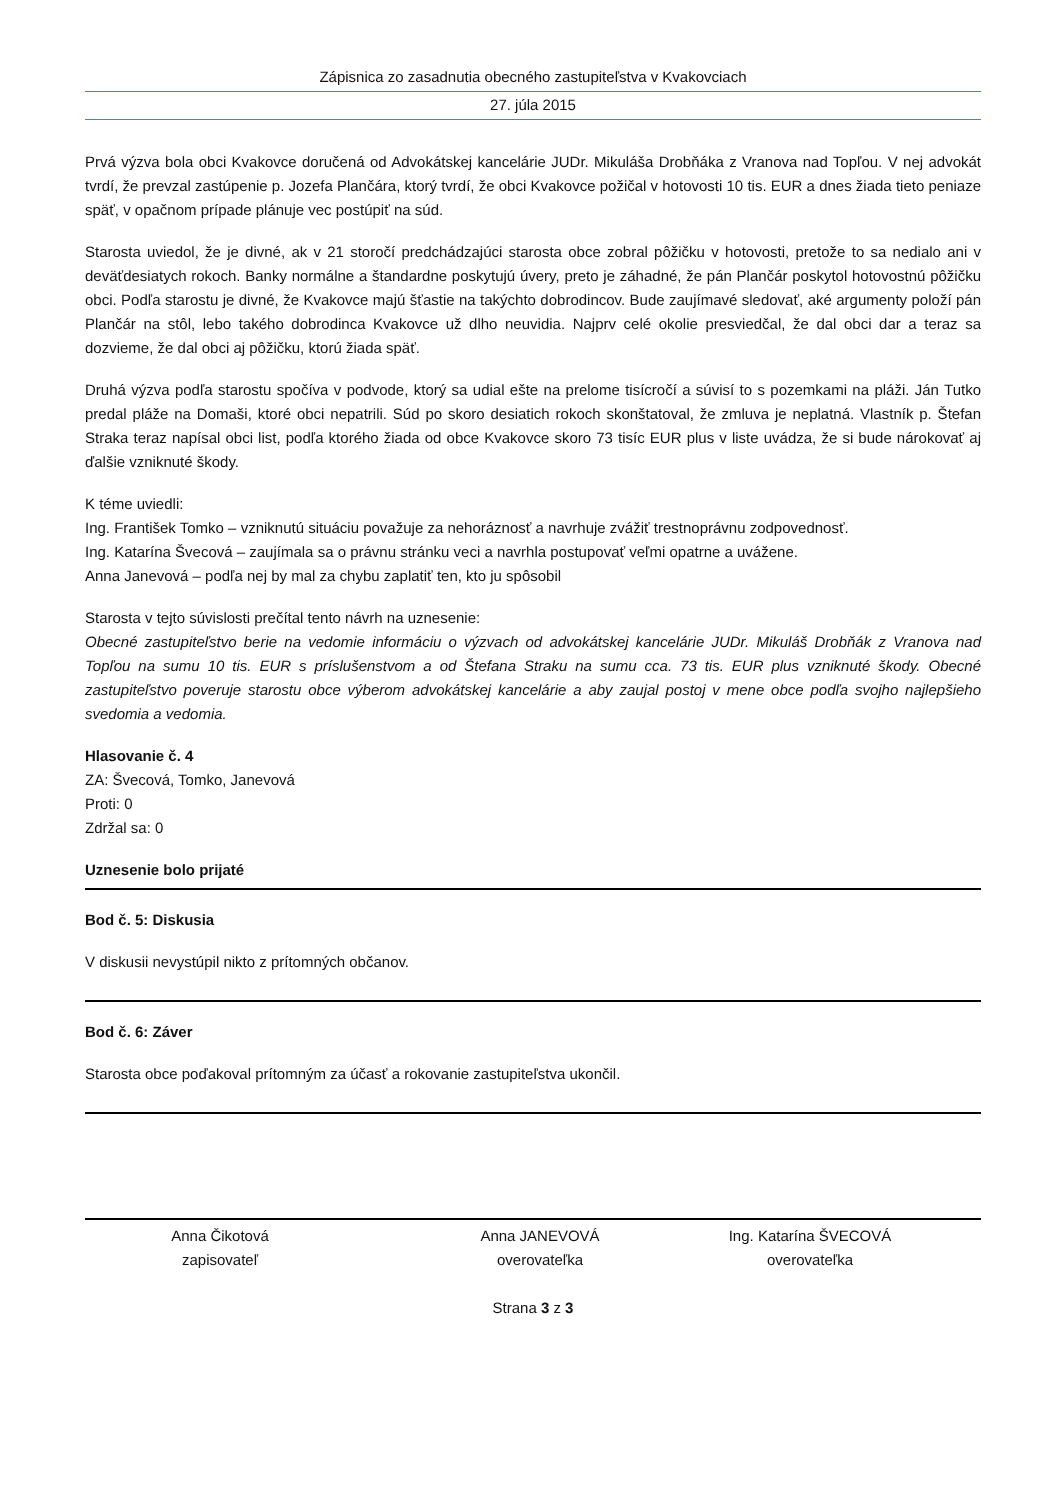Zápisnica zo zasadnutia obecného zastupiteľstva v Kvakovciach
27. júla 2015
Prvá výzva bola obci Kvakovce doručená od Advokátskej kancelárie JUDr. Mikuláša Drobňáka z Vranova nad Topľou. V nej advokát tvrdí, že prevzal zastúpenie p. Jozefa Plančára, ktorý tvrdí, že obci Kvakovce požičal v hotovosti 10 tis. EUR a dnes žiada tieto peniaze späť, v opačnom prípade plánuje vec postúpiť na súd.
Starosta uviedol, že je divné, ak v 21 storočí predchádzajúci starosta obce zobral pôžičku v hotovosti, pretože to sa nedialo ani v deväťdesiatych rokoch. Banky normálne a štandardne poskytujú úvery, preto je záhadné, že pán Plančár poskytol hotovostnú pôžičku obci. Podľa starostu je divné, že Kvakovce majú šťastie na takýchto dobrodincov. Bude zaujímavé sledovať, aké argumenty položí pán Plančár na stôl, lebo takého dobrodinca Kvakovce už dlho neuvidia. Najprv celé okolie presviedčal, že dal obci dar a teraz sa dozvieme, že dal obci aj pôžičku, ktorú žiada späť.
Druhá výzva podľa starostu spočíva v podvode, ktorý sa udial ešte na prelome tisícročí a súvisí to s pozemkami na pláži. Ján Tutko predal pláže na Domaši, ktoré obci nepatrili. Súd po skoro desiatich rokoch skonštatoval, že zmluva je neplatná. Vlastník p. Štefan Straka teraz napísal obci list, podľa ktorého žiada od obce Kvakovce skoro 73 tisíc EUR plus v liste uvádza, že si bude nárokovať aj ďalšie vzniknuté škody.
K téme uviedli:
Ing. František Tomko – vzniknutú situáciu považuje za nehoráznosť a navrhuje zvážiť trestnoprávnu zodpovednosť.
Ing. Katarína Švecová – zaujímala sa o právnu stránku veci a navrhla postupovať veľmi opatrne a uvážene.
Anna Janevová – podľa nej by mal za chybu zaplatiť ten, kto ju spôsobil
Starosta v tejto súvislosti prečítal tento návrh na uznesenie:
Obecné zastupiteľstvo berie na vedomie informáciu o výzvach od advokátskej kancelárie JUDr. Mikuláš Drobňák z Vranova nad Topľou na sumu 10 tis. EUR s príslušenstvom a od Štefana Straku na sumu cca. 73 tis. EUR plus vzniknuté škody. Obecné zastupiteľstvo poveruje starostu obce výberom advokátskej kancelárie a aby zaujal postoj v mene obce podľa svojho najlepšieho svedomia a vedomia.
Hlasovanie č. 4
ZA: Švecová, Tomko, Janevová
Proti: 0
Zdržal sa: 0
Uznesenie bolo prijaté
Bod č. 5: Diskusia
V diskusii nevystúpil nikto z prítomných občanov.
Bod č. 6: Záver
Starosta obce poďakoval prítomným za účasť a rokovanie zastupiteľstva ukončil.
Anna Čikotová
zapisovateľ
Anna JANEVOVÁ
overovateľka
Ing. Katarína ŠVECOVÁ
overovateľka
Strana 3 z 3